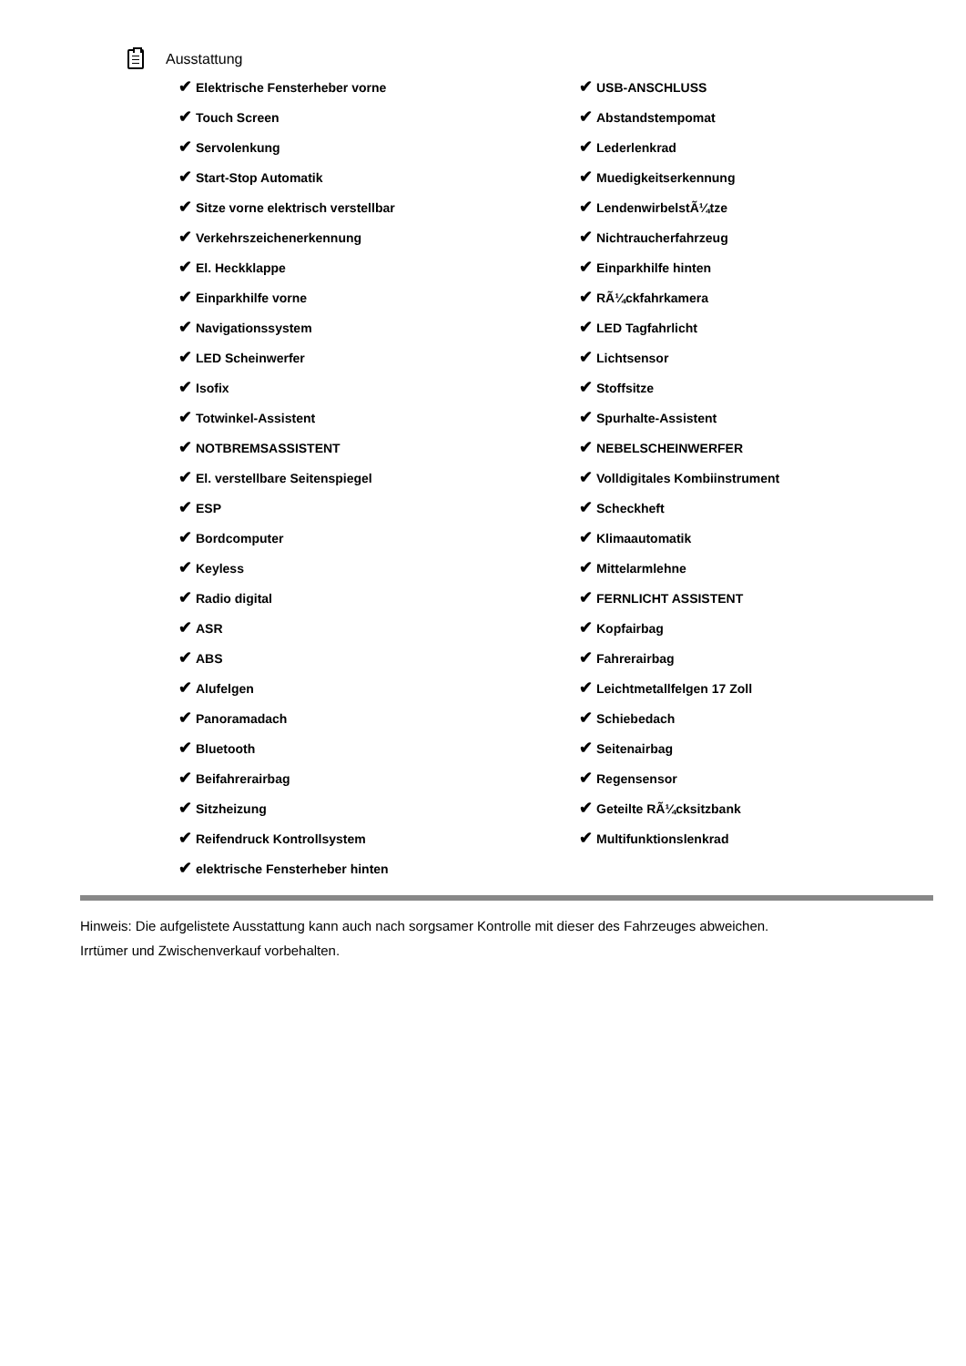Ausstattung
| ✔ Elektrische Fensterheber vorne | ✔ USB-ANSCHLUSS |
| ✔ Touch Screen | ✔ Abstandstempomat |
| ✔ Servolenkung | ✔ Lederlenkrad |
| ✔ Start-Stop Automatik | ✔ Muedigkeitserkennung |
| ✔ Sitze vorne elektrisch verstellbar | ✔ LendenwirbelstÃ¼tze |
| ✔ Verkehrszeichenerkennung | ✔ Nichtraucherfahrzeug |
| ✔ El. Heckklappe | ✔ Einparkhilfe hinten |
| ✔ Einparkhilfe vorne | ✔ RÃ¼ckfahrkamera |
| ✔ Navigationssystem | ✔ LED Tagfahrlicht |
| ✔ LED Scheinwerfer | ✔ Lichtsensor |
| ✔ Isofix | ✔ Stoffsitze |
| ✔ Totwinkel-Assistent | ✔ Spurhalte-Assistent |
| ✔ NOTBREMSASSISTENT | ✔ NEBELSCHEINWERFER |
| ✔ El. verstellbare Seitenspiegel | ✔ Volldigitales Kombiinstrument |
| ✔ ESP | ✔ Scheckheft |
| ✔ Bordcomputer | ✔ Klimaautomatik |
| ✔ Keyless | ✔ Mittelarmlehne |
| ✔ Radio digital | ✔ FERNLICHT ASSISTENT |
| ✔ ASR | ✔ Kopfairbag |
| ✔ ABS | ✔ Fahrerairbag |
| ✔ Alufelgen | ✔ Leichtmetallfelgen 17 Zoll |
| ✔ Panoramadach | ✔ Schiebedach |
| ✔ Bluetooth | ✔ Seitenairbag |
| ✔ Beifahrerairbag | ✔ Regensensor |
| ✔ Sitzheizung | ✔ Geteilte RÃ¼cksitzbank |
| ✔ Reifendruck Kontrollsystem | ✔ Multifunktionslenkrad |
| ✔ elektrische Fensterheber hinten | |
Hinweis: Die aufgelistete Ausstattung kann auch nach sorgsamer Kontrolle mit dieser des Fahrzeuges abweichen. Irrtümer und Zwischenverkauf vorbehalten.